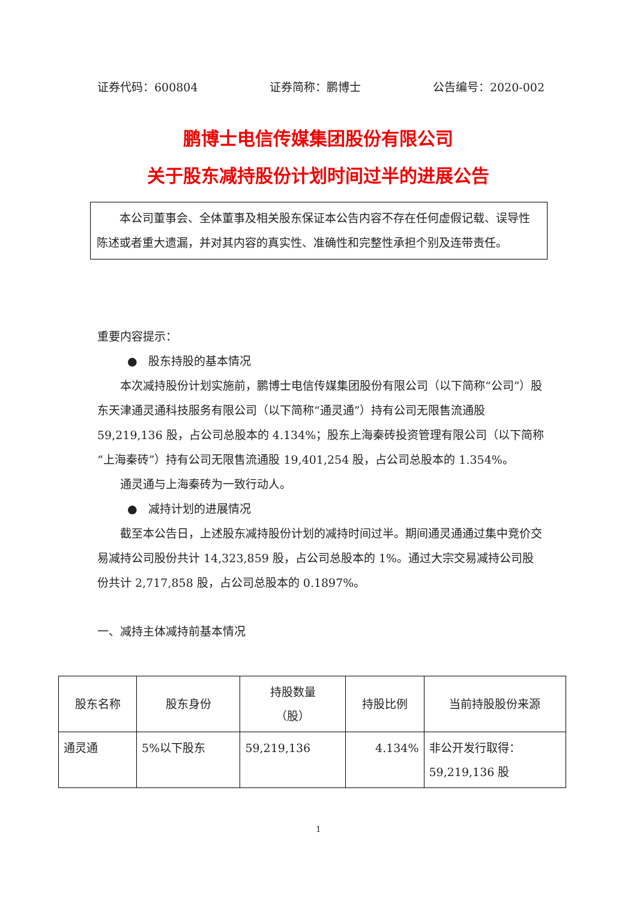证券代码：600804 证券简称：鹏博士 公告编号：2020-002
鹏博士电信传媒集团股份有限公司
关于股东减持股份计划时间过半的进展公告
本公司董事会、全体董事及相关股东保证本公告内容不存在任何虚假记载、误导性陈述或者重大遗漏，并对其内容的真实性、准确性和完整性承担个别及连带责任。
重要内容提示：
● 股东持股的基本情况
本次减持股份计划实施前，鹏博士电信传媒集团股份有限公司（以下简称“公司”）股东天津通灵通科技服务有限公司（以下简称“通灵通”）持有公司无限售流通股 59,219,136 股，占公司总股本的 4.134%；股东上海秦砖投资管理有限公司（以下简称“上海秦砖”）持有公司无限售流通股 19,401,254 股，占公司总股本的 1.354%。
通灵通与上海秦砖为一致行动人。
● 减持计划的进展情况
截至本公告日，上述股东减持股份计划的减持时间过半。期间通灵通通过集中竞价交易减持公司股份共计 14,323,859 股，占公司总股本的 1%。通过大宗交易减持公司股份共计 2,717,858 股，占公司总股本的 0.1897%。
一、减持主体减持前基本情况
| 股东名称 | 股东身份 | 持股数量 （股） | 持股比例 | 当前持股股份来源 |
| --- | --- | --- | --- | --- |
| 通灵通 | 5%以下股东 | 59,219,136 | 4.134% | 非公开发行取得： 59,219,136 股 |
1